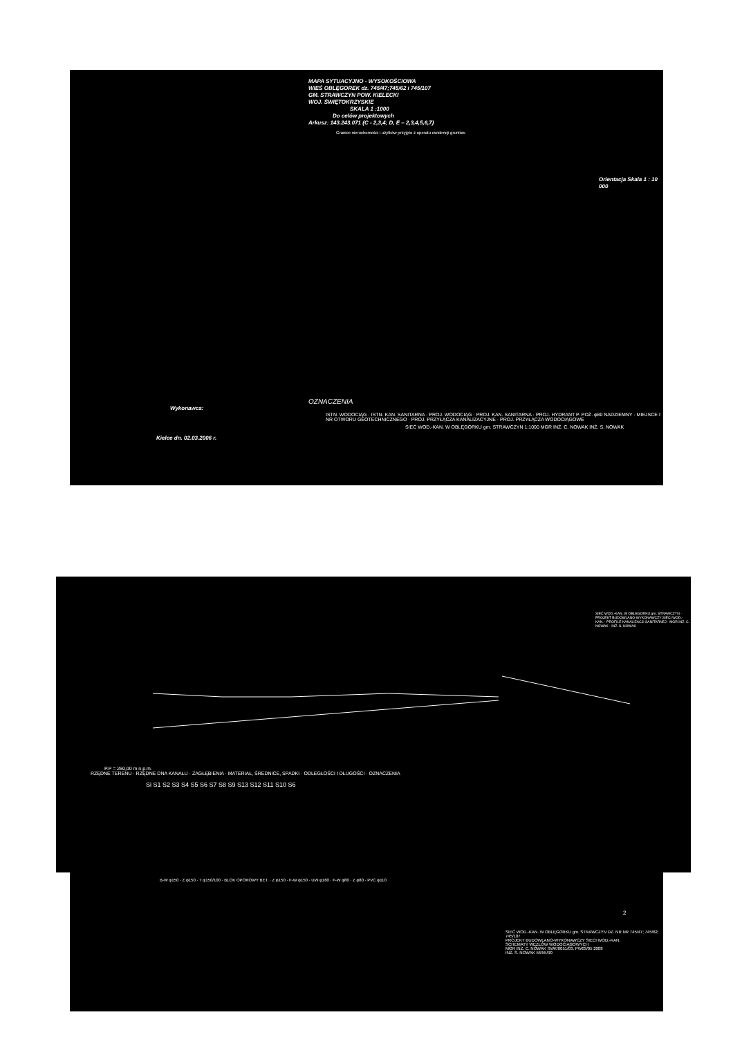MAPA SYTUACYJNO - WYSOKOŚCIOWA
WIEŚ OBLĘGOREK dz. 745/47;745/62 i 745/107
GM. STRAWCZYN POW. KIELECKI
WOJ. ŚWIĘTOKRZYSKIE
SKALA 1 :1000
Do celów projektowych
Arkusz: 143.243.071 (C - 2,3,4; D, E – 2,3,4,5,6,7)
Granice nieruchomości i użytków przyjęto z operatu ewidencji gruntów.
Orientacja Skala 1 : 10 000
OZNACZENIA
Wykonawca:
ISTN. WODOCIĄG · ISTN. KAN. SANITARNA · PROJ. WODOCIĄG · PROJ. KAN. SANITARNA · PROJ. HYDRANT P. POŻ. φ80 NADZIEMNY · MIEJSCE I NR OTWORU GEOTECHNICZNEGO · PROJ. PRZYŁĄCZA KANALIZACYJNE · PROJ. PRZYŁĄCZA WODOCIĄGOWE
SIEĆ WOD.-KAN. W OBLĘGORKU gm. STRAWCZYN 1:1000 MGR INŻ. C. NOWAK INŻ. S. NOWAK
Kielce dn. 02.03.2006 r.
SIEĆ WOD.-KAN. W OBLĘGORKU gm. STRAWCZYN · PROJEKT BUDOWLANO-WYKONAWCZY SIECI WOD.-KAN. · PROFILE KANALIZACJI SANITARNEJ · MGR INŻ. C. NOWAK · INŻ. S. NOWAK
P.P = 260,00 m n.p.m.
RZĘDNE TERENU · RZĘDNE DNA KANAŁU · ZAGŁĘBIENIA · MATERIAŁ, ŚREDNICE, SPADKI · ODLEGŁOŚCI I DŁUGOŚCI · OZNACZENIA
Si S1 S2 S3 S4 S5 S6 S7 S8 S9 S13 S12 S11 S10 S6
B-W φ150 · Z φ150 · T φ150/100 · BLOK OPOROWY BET. · Z φ150 · F-W φ150 · UW φ160 · F-W φ80 · Z φ80 · PVC φ110
2
SIEĆ WOD.-KAN. W OBLĘGORKU gm. STRAWCZYN DZ. NR NR 745/47; 745/62; 745/107
PROJEKT BUDOWLANO-WYKONAWCZY SIECI WOD.-KAN.
SCHEMATY WĘZŁÓW WODOCIĄGOWYCH
MGR INŻ. C. NOWAK SWK/0051/03. PW03/05 2008
INŻ. S. NOWAK 56/55/90